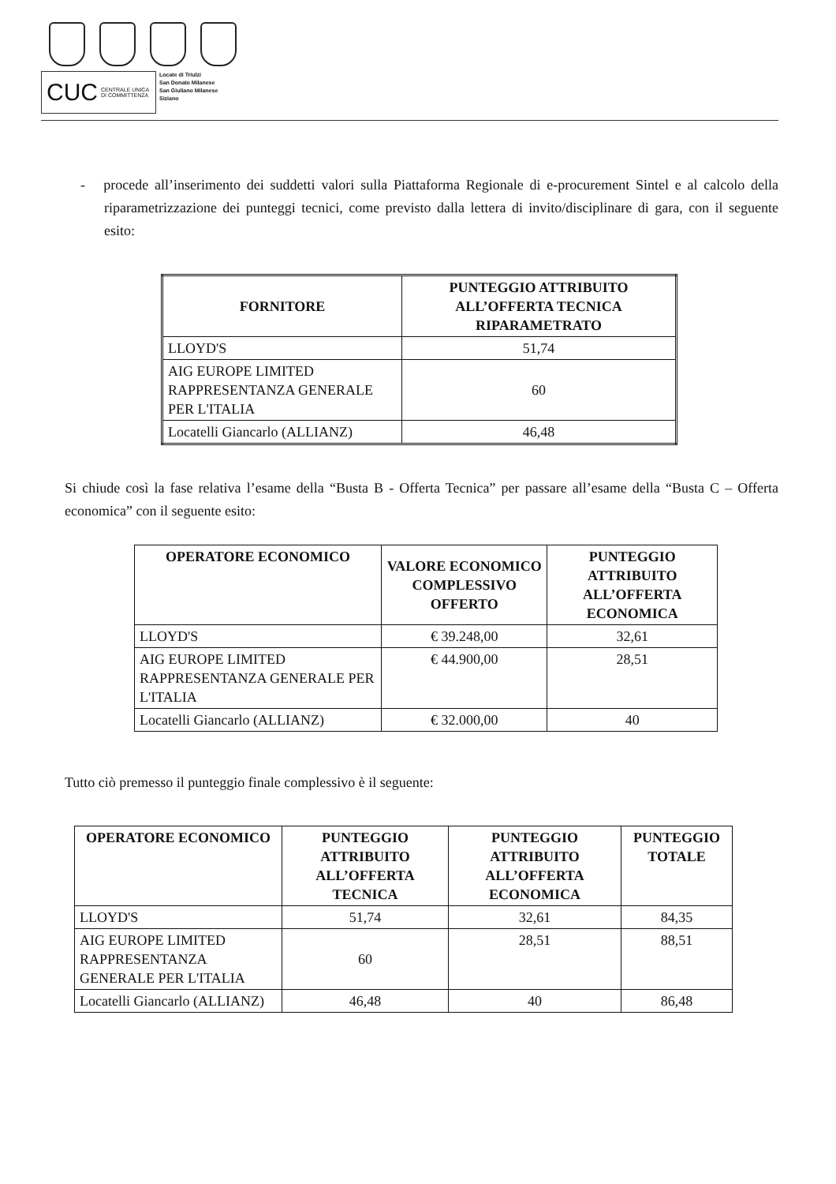CUC CENTRALE UNICA
DI COMMITTENZA
Locate di Triulzi
San Donato Milanese
San Giuliano Milanese
Siziano
- procede all’inserimento dei suddetti valori sulla Piattaforma Regionale di e-procurement Sintel e al calcolo della riparametrizzazione dei punteggi tecnici, come previsto dalla lettera di invito/disciplinare di gara, con il seguente esito:
| FORNITORE | PUNTEGGIO ATTRIBUITO ALL’OFFERTA TECNICA RIPARAMETRATO |
| --- | --- |
| LLOYD'S | 51,74 |
| AIG EUROPE LIMITED RAPPRESENTANZA GENERALE PER L'ITALIA | 60 |
| Locatelli Giancarlo (ALLIANZ) | 46,48 |
Si chiude così la fase relativa l’esame della “Busta B - Offerta Tecnica” per passare all’esame della “Busta C – Offerta economica” con il seguente esito:
| OPERATORE ECONOMICO | VALORE ECONOMICO COMPLESSIVO OFFERTO | PUNTEGGIO ATTRIBUITO ALL’OFFERTA ECONOMICA |
| --- | --- | --- |
| LLOYD'S | € 39.248,00 | 32,61 |
| AIG EUROPE LIMITED RAPPRESENTANZA GENERALE PER L'ITALIA | € 44.900,00 | 28,51 |
| Locatelli Giancarlo (ALLIANZ) | € 32.000,00 | 40 |
Tutto ciò premesso il punteggio finale complessivo è il seguente:
| OPERATORE ECONOMICO | PUNTEGGIO ATTRIBUITO ALL’OFFERTA TECNICA | PUNTEGGIO ATTRIBUITO ALL’OFFERTA ECONOMICA | PUNTEGGIO TOTALE |
| --- | --- | --- | --- |
| LLOYD'S | 51,74 | 32,61 | 84,35 |
| AIG EUROPE LIMITED RAPPRESENTANZA GENERALE PER L'ITALIA | 60 | 28,51 | 88,51 |
| Locatelli Giancarlo (ALLIANZ) | 46,48 | 40 | 86,48 |